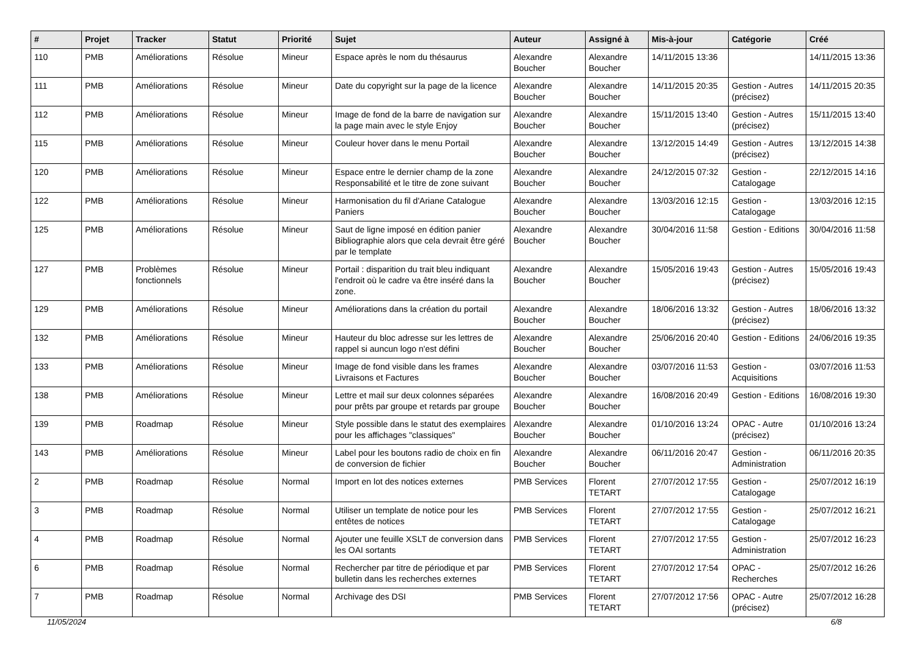| # | Projet | Tracker | Statut | Priorité | Sujet | Auteur | Assigné à | Mis-à-jour | Catégorie | Créé |
| --- | --- | --- | --- | --- | --- | --- | --- | --- | --- | --- |
| 110 | PMB | Améliorations | Résolue | Mineur | Espace après le nom du thésaurus | Alexandre Boucher | Alexandre Boucher | 14/11/2015 13:36 | | 14/11/2015 13:36 |
| 111 | PMB | Améliorations | Résolue | Mineur | Date du copyright sur la page de la licence | Alexandre Boucher | Alexandre Boucher | 14/11/2015 20:35 | Gestion - Autres (précisez) | 14/11/2015 20:35 |
| 112 | PMB | Améliorations | Résolue | Mineur | Image de fond de la barre de navigation sur la page main avec le style Enjoy | Alexandre Boucher | Alexandre Boucher | 15/11/2015 13:40 | Gestion - Autres (précisez) | 15/11/2015 13:40 |
| 115 | PMB | Améliorations | Résolue | Mineur | Couleur hover dans le menu Portail | Alexandre Boucher | Alexandre Boucher | 13/12/2015 14:49 | Gestion - Autres (précisez) | 13/12/2015 14:38 |
| 120 | PMB | Améliorations | Résolue | Mineur | Espace entre le dernier champ de la zone Responsabilité et le titre de zone suivant | Alexandre Boucher | Alexandre Boucher | 24/12/2015 07:32 | Gestion - Catalogage | 22/12/2015 14:16 |
| 122 | PMB | Améliorations | Résolue | Mineur | Harmonisation du fil d'Ariane Catalogue Paniers | Alexandre Boucher | Alexandre Boucher | 13/03/2016 12:15 | Gestion - Catalogage | 13/03/2016 12:15 |
| 125 | PMB | Améliorations | Résolue | Mineur | Saut de ligne imposé en édition panier Bibliographie alors que cela devrait être géré par le template | Alexandre Boucher | Alexandre Boucher | 30/04/2016 11:58 | Gestion - Editions | 30/04/2016 11:58 |
| 127 | PMB | Problèmes fonctionnels | Résolue | Mineur | Portail : disparition du trait bleu indiquant l'endroit où le cadre va être inséré dans la zone. | Alexandre Boucher | Alexandre Boucher | 15/05/2016 19:43 | Gestion - Autres (précisez) | 15/05/2016 19:43 |
| 129 | PMB | Améliorations | Résolue | Mineur | Améliorations dans la création du portail | Alexandre Boucher | Alexandre Boucher | 18/06/2016 13:32 | Gestion - Autres (précisez) | 18/06/2016 13:32 |
| 132 | PMB | Améliorations | Résolue | Mineur | Hauteur du bloc adresse sur les lettres de rappel si auncun logo n'est défini | Alexandre Boucher | Alexandre Boucher | 25/06/2016 20:40 | Gestion - Editions | 24/06/2016 19:35 |
| 133 | PMB | Améliorations | Résolue | Mineur | Image de fond visible dans les frames Livraisons et Factures | Alexandre Boucher | Alexandre Boucher | 03/07/2016 11:53 | Gestion - Acquisitions | 03/07/2016 11:53 |
| 138 | PMB | Améliorations | Résolue | Mineur | Lettre et mail sur deux colonnes séparées pour prêts par groupe et retards par groupe | Alexandre Boucher | Alexandre Boucher | 16/08/2016 20:49 | Gestion - Editions | 16/08/2016 19:30 |
| 139 | PMB | Roadmap | Résolue | Mineur | Style possible dans le statut des exemplaires pour les affichages "classiques" | Alexandre Boucher | Alexandre Boucher | 01/10/2016 13:24 | OPAC - Autre (précisez) | 01/10/2016 13:24 |
| 143 | PMB | Améliorations | Résolue | Mineur | Label pour les boutons radio de choix en fin de conversion de fichier | Alexandre Boucher | Alexandre Boucher | 06/11/2016 20:47 | Gestion - Administration | 06/11/2016 20:35 |
| 2 | PMB | Roadmap | Résolue | Normal | Import en lot des notices externes | PMB Services | Florent TETART | 27/07/2012 17:55 | Gestion - Catalogage | 25/07/2012 16:19 |
| 3 | PMB | Roadmap | Résolue | Normal | Utiliser un template de notice pour les entêtes de notices | PMB Services | Florent TETART | 27/07/2012 17:55 | Gestion - Catalogage | 25/07/2012 16:21 |
| 4 | PMB | Roadmap | Résolue | Normal | Ajouter une feuille XSLT de conversion dans les OAI sortants | PMB Services | Florent TETART | 27/07/2012 17:55 | Gestion - Administration | 25/07/2012 16:23 |
| 6 | PMB | Roadmap | Résolue | Normal | Rechercher par titre de périodique et par bulletin dans les recherches externes | PMB Services | Florent TETART | 27/07/2012 17:54 | OPAC - Recherches | 25/07/2012 16:26 |
| 7 | PMB | Roadmap | Résolue | Normal | Archivage des DSI | PMB Services | Florent TETART | 27/07/2012 17:56 | OPAC - Autre (précisez) | 25/07/2012 16:28 |
11/05/2024 6/8